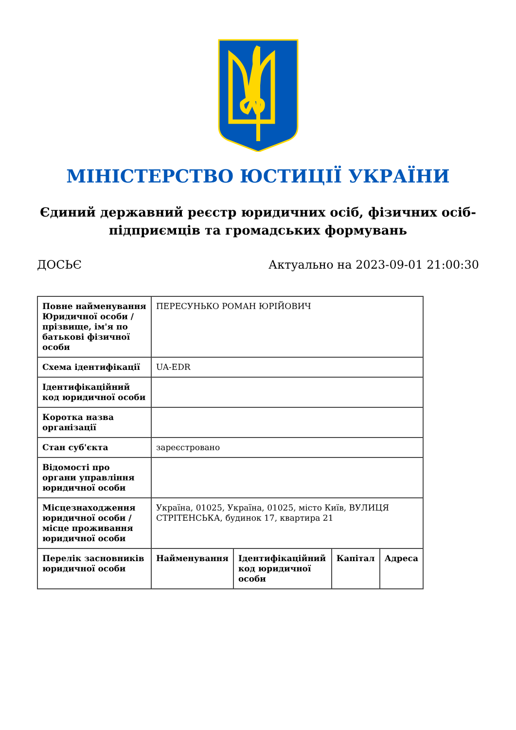МІНІСТЕРСТВО ЮСТИЦІЇ УКРАЇНИ
Єдиний державний реєстр юридичних осіб, фізичних осіб-підприємців та громадських формувань
ДОСЬЄ Актуально на 2023-09-01 21:00:30
| Повне найменування Юридичної особи / прізвище, ім'я по батькові фізичної особи | ПЕРЕСУНЬКО РОМАН ЮРІЙОВИЧ | | | |
| Схема ідентифікації | UA-EDR | | | |
| Ідентифікаційний код юридичної особи | | | | |
| Коротка назва організації | | | | |
| Стан суб'єкта | зареєстровано | | | |
| Відомості про органи управління юридичної особи | | | | |
| Місцезнаходження юридичної особи / місце проживання юридичної особи | Україна, 01025, Україна, 01025, місто Київ, ВУЛИЦЯ СТРІТЕНСЬКА, будинок 17, квартира 21 | | | |
| Перелік засновників юридичної особи | Найменування | Ідентифікаційний код юридичної особи | Капітал | Адреса |